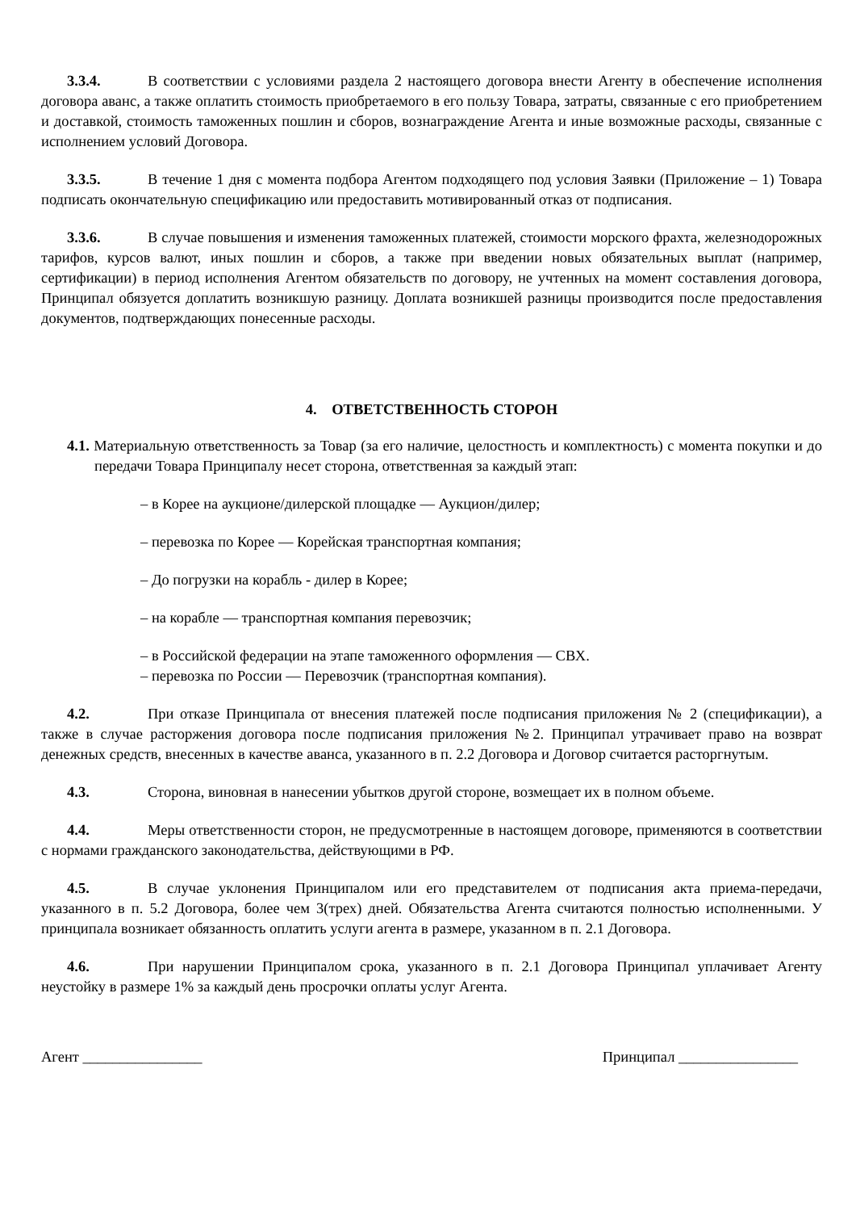3.3.4. В соответствии с условиями раздела 2 настоящего договора внести Агенту в обеспечение исполнения договора аванс, а также оплатить стоимость приобретаемого в его пользу Товара, затраты, связанные с его приобретением и доставкой, стоимость таможенных пошлин и сборов, вознаграждение Агента и иные возможные расходы, связанные с исполнением условий Договора.
3.3.5. В течение 1 дня с момента подбора Агентом подходящего под условия Заявки (Приложение – 1) Товара подписать окончательную спецификацию или предоставить мотивированный отказ от подписания.
3.3.6. В случае повышения и изменения таможенных платежей, стоимости морского фрахта, железнодорожных тарифов, курсов валют, иных пошлин и сборов, а также при введении новых обязательных выплат (например, сертификации) в период исполнения Агентом обязательств по договору, не учтенных на момент составления договора, Принципал обязуется доплатить возникшую разницу. Доплата возникшей разницы производится после предоставления документов, подтверждающих понесенные расходы.
4. ОТВЕТСТВЕННОСТЬ СТОРОН
4.1. Материальную ответственность за Товар (за его наличие, целостность и комплектность) с момента покупки и до передачи Товара Принципалу несет сторона, ответственная за каждый этап:
– в Корее на аукционе/дилерской площадке — Аукцион/дилер;
– перевозка по Корее — Корейская транспортная компания;
– До погрузки на корабль - дилер в Корее;
– на корабле — транспортная компания перевозчик;
– в Российской федерации на этапе таможенного оформления — СВХ.
– перевозка по России — Перевозчик (транспортная компания).
4.2. При отказе Принципала от внесения платежей после подписания приложения № 2 (спецификации), а также в случае расторжения договора после подписания приложения №2. Принципал утрачивает право на возврат денежных средств, внесенных в качестве аванса, указанного в п. 2.2 Договора и Договор считается расторгнутым.
4.3. Сторона, виновная в нанесении убытков другой стороне, возмещает их в полном объеме.
4.4. Меры ответственности сторон, не предусмотренные в настоящем договоре, применяются в соответствии с нормами гражданского законодательства, действующими в РФ.
4.5. В случае уклонения Принципалом или его представителем от подписания акта приема-передачи, указанного в п. 5.2 Договора, более чем 3(трех) дней. Обязательства Агента считаются полностью исполненными. У принципала возникает обязанность оплатить услуги агента в размере, указанном в п. 2.1 Договора.
4.6. При нарушении Принципалом срока, указанного в п. 2.1 Договора Принципал уплачивает Агенту неустойку в размере 1% за каждый день просрочки оплаты услуг Агента.
Агент ________________ Принципал ________________